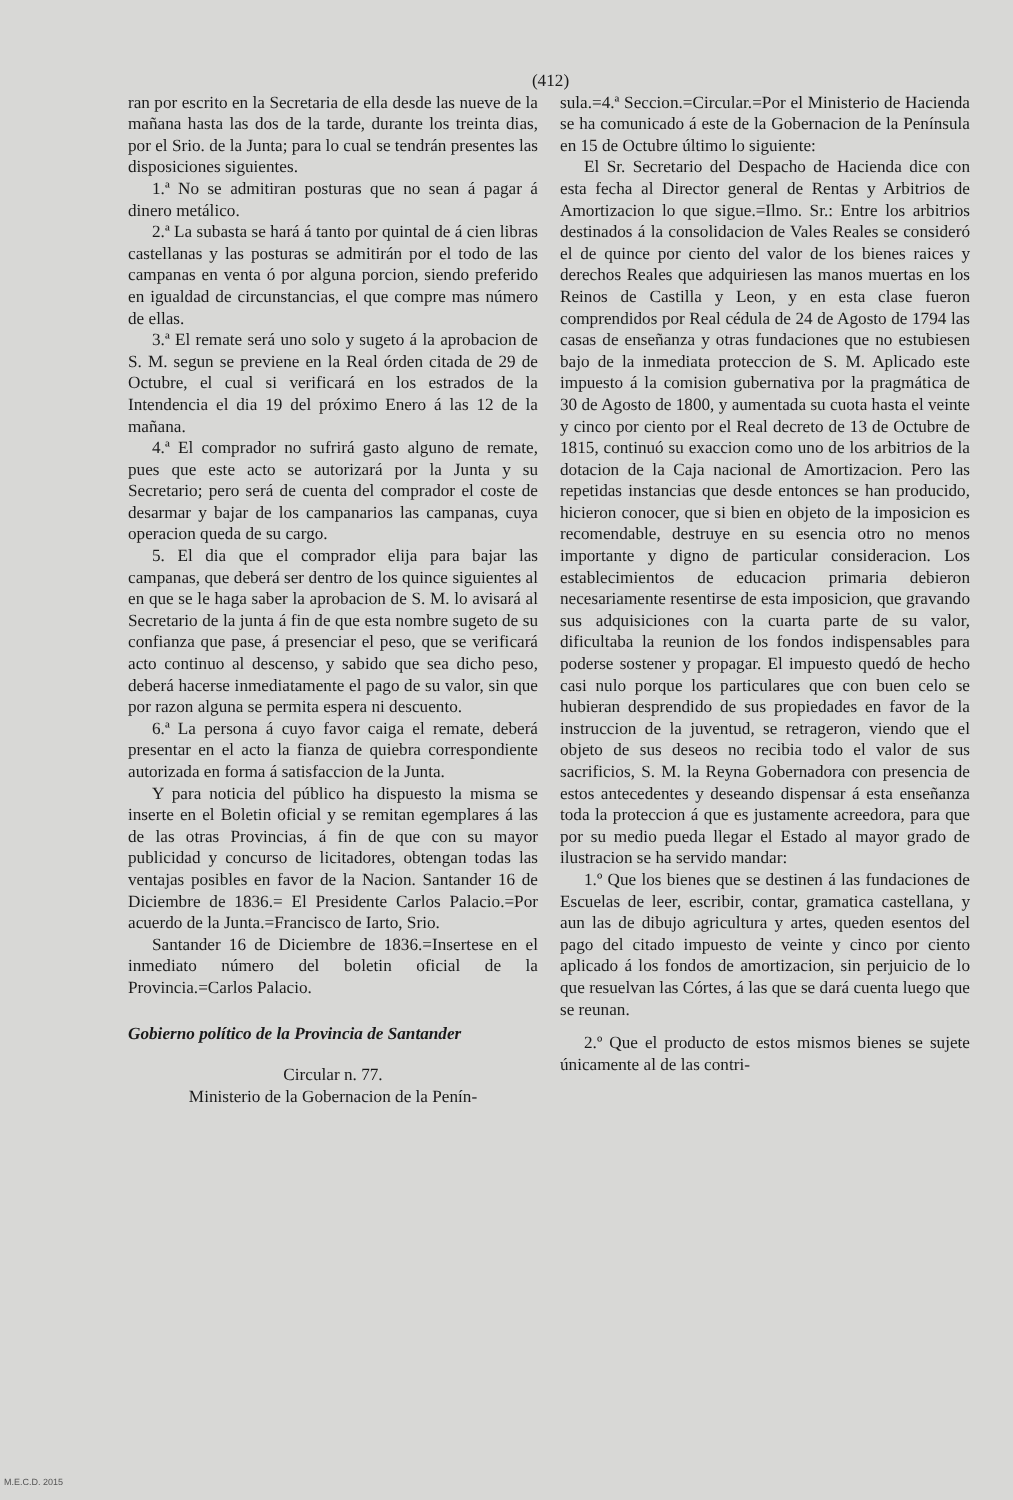(412)
ran por escrito en la Secretaria de ella desde las nueve de la mañana hasta las dos de la tarde, durante los treinta dias, por el Srio. de la Junta; para lo cual se tendrán presentes las disposiciones siguientes.
1.ª No se admitiran posturas que no sean á pagar á dinero metálico.
2.ª La subasta se hará á tanto por quintal de á cien libras castellanas y las posturas se admitirán por el todo de las campanas en venta ó por alguna porcion, siendo preferido en igualdad de circunstancias, el que compre mas número de ellas.
3.ª El remate será uno solo y sugeto á la aprobacion de S. M. segun se previene en la Real órden citada de 29 de Octubre, el cual si verificará en los estrados de la Intendencia el dia 19 del próximo Enero á las 12 de la mañana.
4.ª El comprador no sufrirá gasto alguno de remate, pues que este acto se autorizará por la Junta y su Secretario; pero será de cuenta del comprador el coste de desarmar y bajar de los campanarios las campanas, cuya operacion queda de su cargo.
5. El dia que el comprador elija para bajar las campanas, que deberá ser dentro de los quince siguientes al en que se le haga saber la aprobacion de S. M. lo avisará al Secretario de la junta á fin de que esta nombre sugeto de su confianza que pase, á presenciar el peso, que se verificará acto continuo al descenso, y sabido que sea dicho peso, deberá hacerse inmediatamente el pago de su valor, sin que por razon alguna se permita espera ni descuento.
6.ª La persona á cuyo favor caiga el remate, deberá presentar en el acto la fianza de quiebra correspondiente autorizada en forma á satisfaccion de la Junta.
Y para noticia del público ha dispuesto la misma se inserte en el Boletin oficial y se remitan egemplares á las de las otras Provincias, á fin de que con su mayor publicidad y concurso de licitadores, obtengan todas las ventajas posibles en favor de la Nacion. Santander 16 de Diciembre de 1836.= El Presidente Carlos Palacio.=Por acuerdo de la Junta.=Francisco de Iarto, Srio.
Santander 16 de Diciembre de 1836.=Insertese en el inmediato número del boletin oficial de la Provincia.=Carlos Palacio.
Gobierno político de la Provincia de Santander
Circular n. 77.
Ministerio de la Gobernacion de la Penín-
sula.=4.ª Seccion.=Circular.=Por el Ministerio de Hacienda se ha comunicado á este de la Gobernacion de la Península en 15 de Octubre último lo siguiente:
El Sr. Secretario del Despacho de Hacienda dice con esta fecha al Director general de Rentas y Arbitrios de Amortizacion lo que sigue.=Ilmo. Sr.: Entre los arbitrios destinados á la consolidacion de Vales Reales se consideró el de quince por ciento del valor de los bienes raices y derechos Reales que adquiriesen las manos muertas en los Reinos de Castilla y Leon, y en esta clase fueron comprendidos por Real cédula de 24 de Agosto de 1794 las casas de enseñanza y otras fundaciones que no estubiesen bajo de la inmediata proteccion de S. M. Aplicado este impuesto á la comision gubernativa por la pragmática de 30 de Agosto de 1800, y aumentada su cuota hasta el veinte y cinco por ciento por el Real decreto de 13 de Octubre de 1815, continuó su exaccion como uno de los arbitrios de la dotacion de la Caja nacional de Amortizacion. Pero las repetidas instancias que desde entonces se han producido, hicieron conocer, que si bien en objeto de la imposicion es recomendable, destruye en su esencia otro no menos importante y digno de particular consideracion. Los establecimientos de educacion primaria debieron necesariamente resentirse de esta imposicion, que gravando sus adquisiciones con la cuarta parte de su valor, dificultaba la reunion de los fondos indispensables para poderse sostener y propagar. El impuesto quedó de hecho casi nulo porque los particulares que con buen celo se hubieran desprendido de sus propiedades en favor de la instruccion de la juventud, se retrageron, viendo que el objeto de sus deseos no recibia todo el valor de sus sacrificios, S. M. la Reyna Gobernadora con presencia de estos antecedentes y deseando dispensar á esta enseñanza toda la proteccion á que es justamente acreedora, para que por su medio pueda llegar el Estado al mayor grado de ilustracion se ha servido mandar:
1.º Que los bienes que se destinen á las fundaciones de Escuelas de leer, escribir, contar, gramatica castellana, y aun las de dibujo agricultura y artes, queden esentos del pago del citado impuesto de veinte y cinco por ciento aplicado á los fondos de amortizacion, sin perjuicio de lo que resuelvan las Córtes, á las que se dará cuenta luego que se reunan.
2.º Que el producto de estos mismos bienes se sujete únicamente al de las contri-
M.E.C.D. 2015